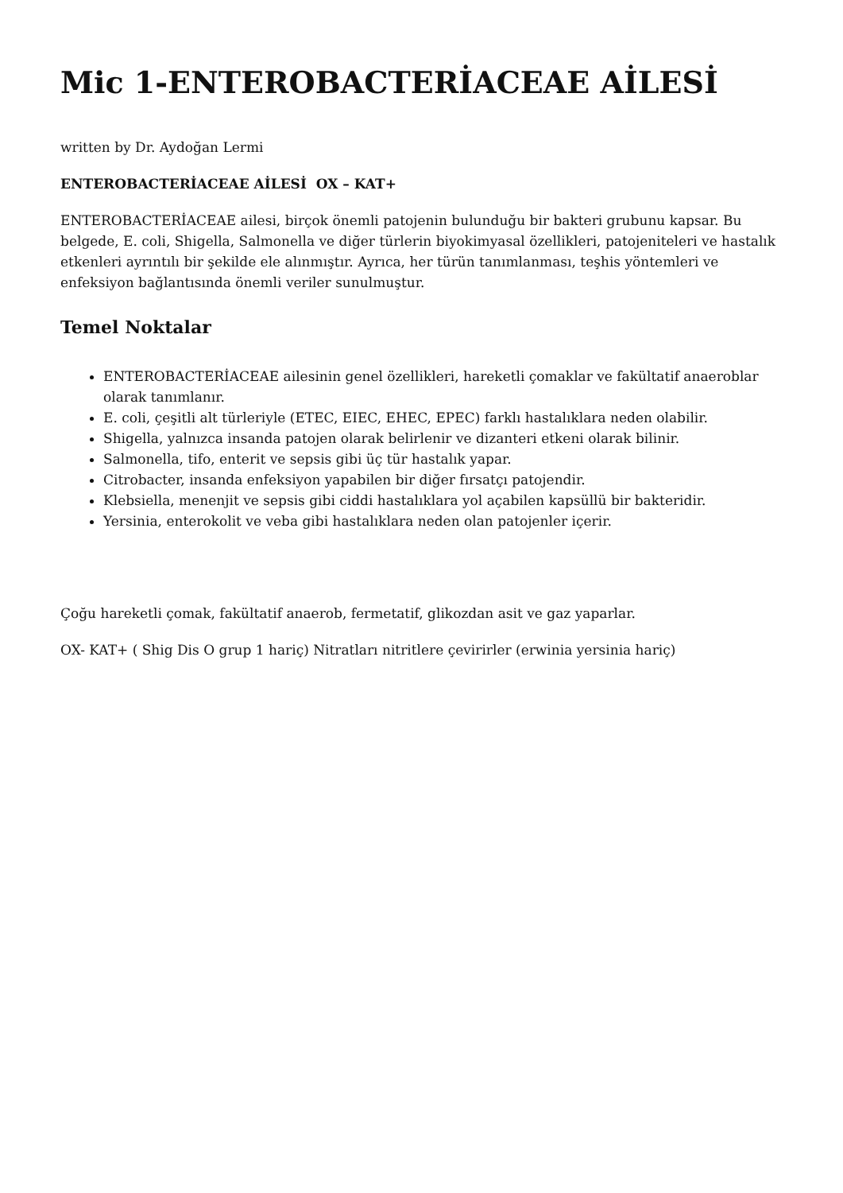Mic 1-ENTEROBACTERİACEAE AİLESİ
written by Dr. Aydoğan Lermi
ENTEROBACTERİACEAE AİLESİ OX – KAT+
ENTEROBACTERİACEAE ailesi, birçok önemli patojenin bulunduğu bir bakteri grubunu kapsar. Bu belgede, E. coli, Shigella, Salmonella ve diğer türlerin biyokimyasal özellikleri, patojeniteleri ve hastalık etkenleri ayrıntılı bir şekilde ele alınmıştır. Ayrıca, her türün tanımlanması, teşhis yöntemleri ve enfeksiyon bağlantısında önemli veriler sunulmuştur.
Temel Noktalar
ENTEROBACTERİACEAE ailesinin genel özellikleri, hareketli çomaklar ve fakültatif anaeroblar olarak tanımlanır.
E. coli, çeşitli alt türleriyle (ETEC, EIEC, EHEC, EPEC) farklı hastalıklara neden olabilir.
Shigella, yalnızca insanda patojen olarak belirlenir ve dizanteri etkeni olarak bilinir.
Salmonella, tifo, enterit ve sepsis gibi üç tür hastalık yapar.
Citrobacter, insanda enfeksiyon yapabilen bir diğer fırsatçı patojendir.
Klebsiella, menenjit ve sepsis gibi ciddi hastalıklara yol açabilen kapsüllü bir bakteridir.
Yersinia, enterokolit ve veba gibi hastalıklara neden olan patojenler içerir.
Çoğu hareketli çomak, fakültatif anaerob, fermetatif, glikozdan asit ve gaz yaparlar.
OX- KAT+ ( Shig Dis O grup 1 hariç) Nitratları nitritlere çevirirler (erwinia yersinia hariç)